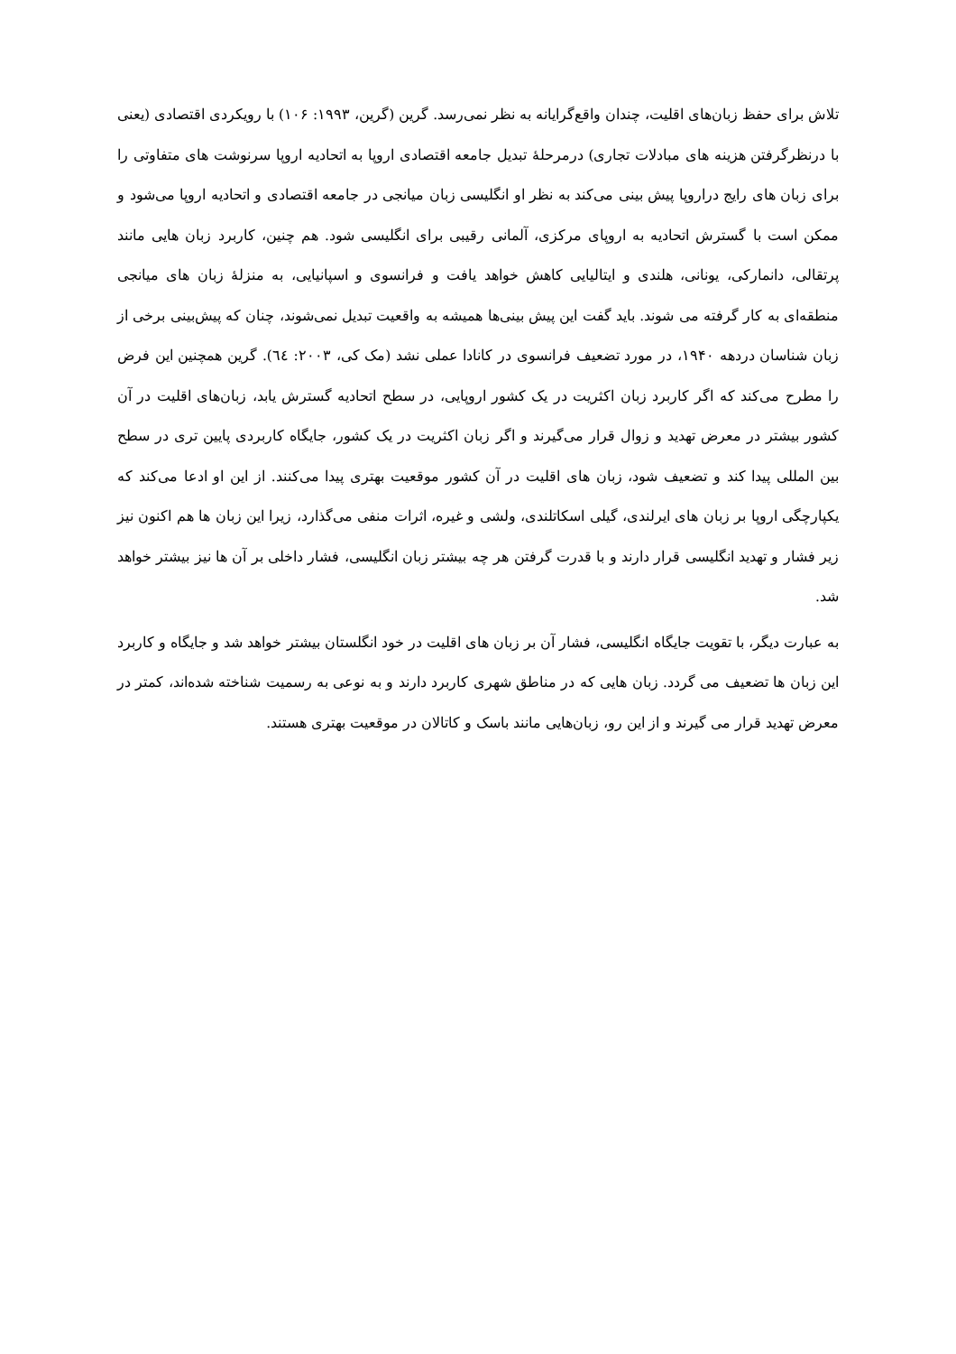تلاش برای حفظ زبان‌های اقلیت، چندان واقع‌گرایانه به نظر نمی‌رسد. گرین (گرین، ۱۹۹۳: ۱۰۶) با رویکردی اقتصادی (یعنی با درنظرگرفتن هزینه های مبادلات تجاری) درمرحلۀ تبدیل جامعه اقتصادی اروپا به اتحادیه اروپا سرنوشت های متفاوتی را برای زبان های رایج دراروپا پیش بینی می‌کند به نظر او انگلیسی زبان میانجی در جامعه اقتصادی و اتحادیه اروپا می‌شود و ممکن است با گسترش اتحادیه به اروپای مرکزی، آلمانی رقیبی برای انگلیسی شود. هم چنین، کاربرد زبان هایی مانند پرتقالی، دانمارکی، یونانی، هلندی و ایتالیایی کاهش خواهد یافت و فرانسوی و اسپانیایی، به منزلۀ زبان های میانجی منطقه‌ای به کار گرفته می شوند. باید گفت این پیش بینی‌ها همیشه به واقعیت تبدیل نمی‌شوند، چنان که پیش‌بینی برخی از زبان شناسان دردهه ۱۹۴۰، در مورد تضعیف فرانسوی در کانادا عملی نشد (مک کی، ۲۰۰۳: ٦٤). گرین همچنین این فرض را مطرح می‌کند که اگر کاربرد زبان اکثریت در یک کشور اروپایی، در سطح اتحادیه گسترش یابد، زبان‌های اقلیت در آن کشور بیشتر در معرض تهدید و زوال قرار می‌گیرند و اگر زبان اکثریت در یک کشور، جایگاه کاربردی پایین تری در سطح بین المللی پیدا کند و تضعیف شود، زبان های اقلیت در آن کشور موقعیت بهتری پیدا می‌کنند. از این او ادعا می‌کند که یکپارچگی اروپا بر زبان های ایرلندی، گیلی اسکاتلندی، ولشی و غیره، اثرات منفی می‌گذارد، زیرا این زبان ها هم اکنون نیز زیر فشار و تهدید انگلیسی قرار دارند و با قدرت گرفتن هر چه بیشتر زبان انگلیسی، فشار داخلی بر آن ها نیز بیشتر خواهد شد.
به عبارت دیگر، با تقویت جایگاه انگلیسی، فشار آن بر زبان های اقلیت در خود انگلستان بیشتر خواهد شد و جایگاه و کاربرد این زبان ها تضعیف می گردد. زبان هایی که در مناطق شهری کاربرد دارند و به نوعی به رسمیت شناخته شده‌اند، کمتر در معرض تهدید قرار می گیرند و از این رو، زبان‌هایی مانند باسک و کاتالان در موقعیت بهتری هستند.